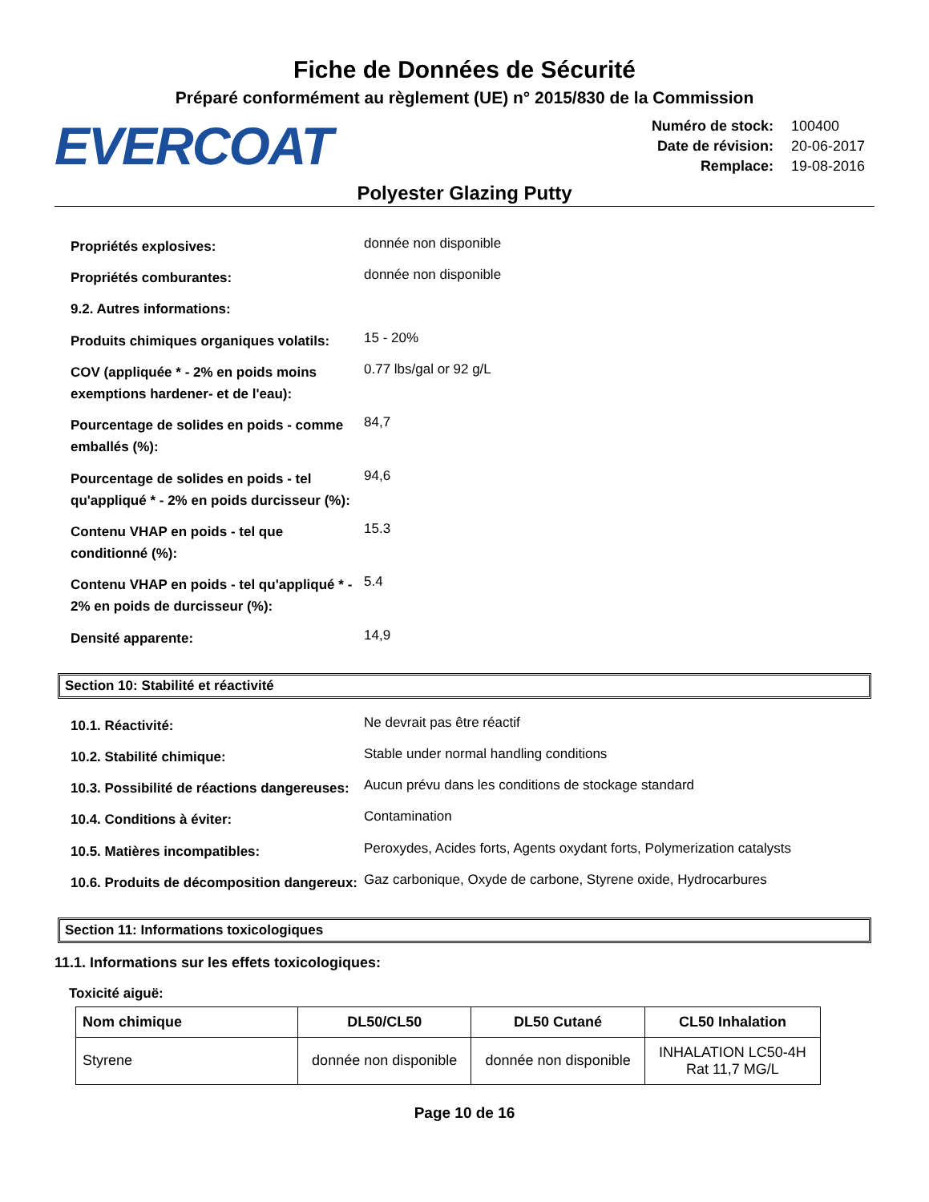Fiche de Données de Sécurité
Préparé conformément au règlement (UE) n° 2015/830 de la Commission
EVERCOAT
| Numéro de stock: | 100400 |
| Date de révision: | 20-06-2017 |
| Remplace: | 19-08-2016 |
Polyester Glazing Putty
| Propriétés explosives: | donnée non disponible |
| Propriétés comburantes: | donnée non disponible |
| 9.2. Autres informations: | |
| Produits chimiques organiques volatils: | 15 - 20% |
| COV (appliquée * - 2% en poids moins exemptions hardener- et de l'eau): | 0.77 lbs/gal or 92 g/L |
| Pourcentage de solides en poids - comme emballés (%): | 84,7 |
| Pourcentage de solides en poids - tel qu'appliqué * - 2% en poids durcisseur (%): | 94,6 |
| Contenu VHAP en poids - tel que conditionné (%): | 15.3 |
| Contenu VHAP en poids - tel qu'appliqué * - 2% en poids de durcisseur (%): | 5.4 |
| Densité apparente: | 14,9 |
Section 10: Stabilité et réactivité
| 10.1. Réactivité: | Ne devrait pas être réactif |
| 10.2. Stabilité chimique: | Stable under normal handling conditions |
| 10.3. Possibilité de réactions dangereuses: | Aucun prévu dans les conditions de stockage standard |
| 10.4. Conditions à éviter: | Contamination |
| 10.5. Matières incompatibles: | Peroxydes, Acides forts, Agents oxydant forts, Polymerization catalysts |
| 10.6. Produits de décomposition dangereux: | Gaz carbonique, Oxyde de carbone, Styrene oxide, Hydrocarbures |
Section 11: Informations toxicologiques
11.1. Informations sur les effets toxicologiques:
Toxicité aiguë:
| Nom chimique | DL50/CL50 | DL50 Cutané | CL50 Inhalation |
| --- | --- | --- | --- |
| Styrene | donnée non disponible | donnée non disponible | INHALATION LC50-4H Rat 11,7 MG/L |
Page 10 de 16